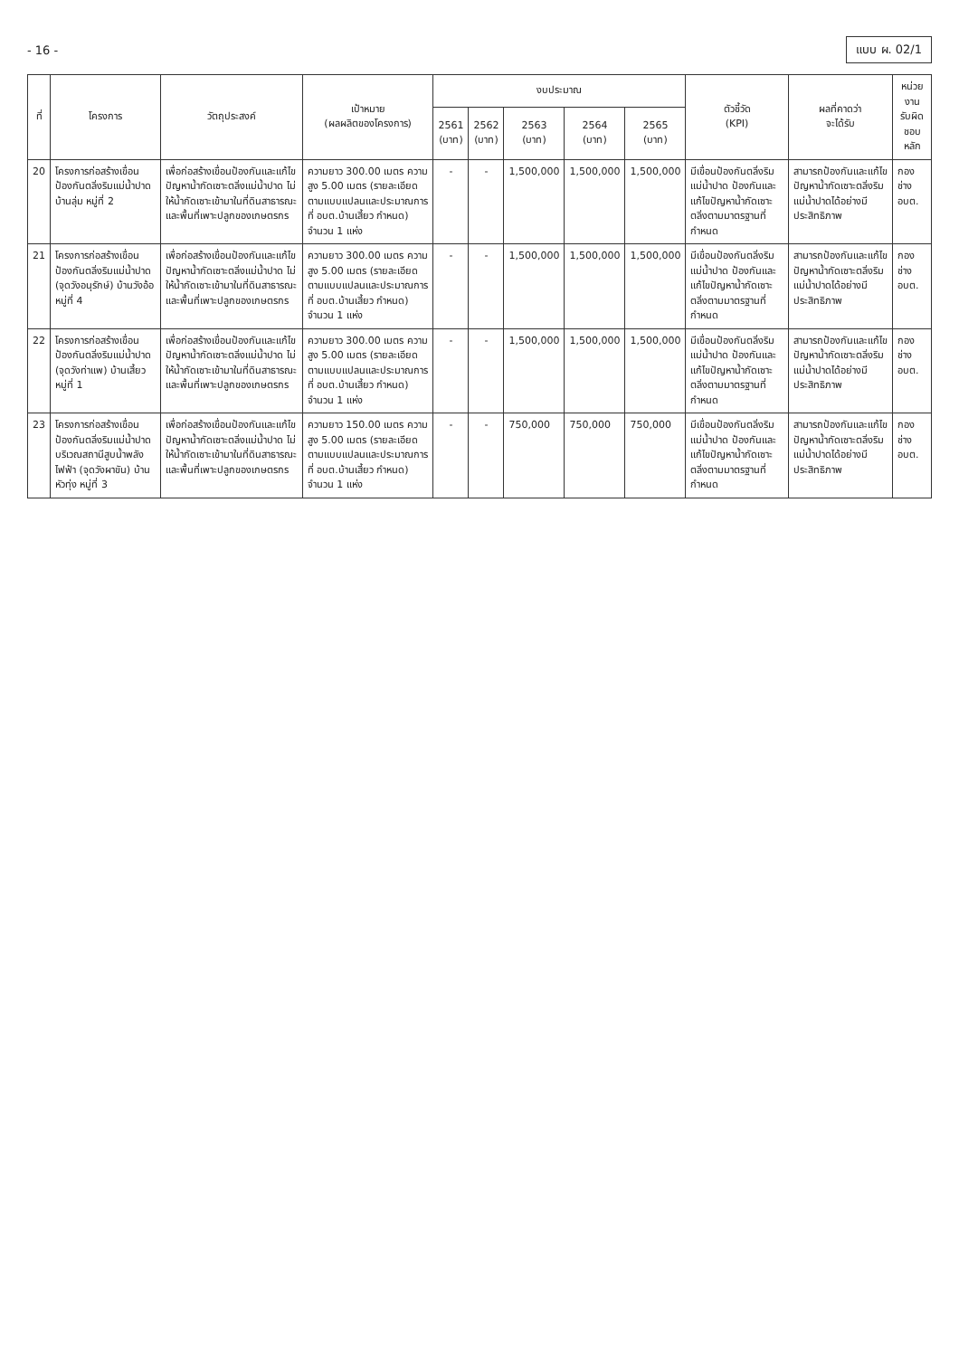- 16 - แบบ ผ. 02/1
| ที่ | โครงการ | วัตถุประสงค์ | เป้าหมาย (ผลผลิตของโครงการ) | งบประมาณ | | | | | ตัวชี้วัด (KPI) | ผลที่คาดว่า จะได้รับ | หน่วยงาน รับผิดชอบหลัก |
| --- | --- | --- | --- | --- | --- | --- | --- | --- | --- | --- | --- |
| | | | | 2561 (บาท) | 2562 (บาท) | 2563 (บาท) | 2564 (บาท) | 2565 (บาท) | | | |
| 20 | โครงการก่อสร้างเขื่อนป้องกันตลิ่งริมแม่น้ำปาด บ้านลุ่ม หมู่ที่ 2 | เพื่อก่อสร้างเขื่อนป้องกันและแก้ไขปัญหาน้ำกัดเซาะตลิ่งแม่น้ำปาด ไม่ให้น้ำกัดเซาะเข้ามาในที่ดินสาธารณะ และพื้นที่เพาะปลูกของเกษตรกร | ความยาว 300.00 เมตร ความสูง 5.00 เมตร (รายละเอียดตามแบบแปลนและประมาณการที่ อบต.บ้านเสี้ยว กำหนด) จำนวน 1 แห่ง | - | - | 1,500,000 | 1,500,000 | 1,500,000 | มีเขื่อนป้องกันตลิ่งริมแม่น้ำปาด ป้องกันและแก้ไขปัญหาน้ำกัดเซาะตลิ่งตามมาตรฐานที่กำหนด | สามารถป้องกันและแก้ไขปัญหาน้ำกัดเซาะตลิ่งริมแม่น้ำปาดได้อย่างมีประสิทธิภาพ | กองช่าง อบต. |
| 21 | โครงการก่อสร้างเขื่อนป้องกันตลิ่งริมแม่น้ำปาด (จุดวังอนุรักษ์) บ้านวังอ้อ หมู่ที่ 4 | เพื่อก่อสร้างเขื่อนป้องกันและแก้ไขปัญหาน้ำกัดเซาะตลิ่งแม่น้ำปาด ไม่ให้น้ำกัดเซาะเข้ามาในที่ดินสาธารณะ และพื้นที่เพาะปลูกของเกษตรกร | ความยาว 300.00 เมตร ความสูง 5.00 เมตร (รายละเอียดตามแบบแปลนและประมาณการที่ อบต.บ้านเสี้ยว กำหนด) จำนวน 1 แห่ง | - | - | 1,500,000 | 1,500,000 | 1,500,000 | มีเขื่อนป้องกันตลิ่งริมแม่น้ำปาด ป้องกันและแก้ไขปัญหาน้ำกัดเซาะตลิ่งตามมาตรฐานที่กำหนด | สามารถป้องกันและแก้ไขปัญหาน้ำกัดเซาะตลิ่งริมแม่น้ำปาดได้อย่างมีประสิทธิภาพ | กองช่าง อบต. |
| 22 | โครงการก่อสร้างเขื่อนป้องกันตลิ่งริมแม่น้ำปาด (จุดวังท่าแพ) บ้านเสี้ยว หมู่ที่ 1 | เพื่อก่อสร้างเขื่อนป้องกันและแก้ไขปัญหาน้ำกัดเซาะตลิ่งแม่น้ำปาด ไม่ให้น้ำกัดเซาะเข้ามาในที่ดินสาธารณะ และพื้นที่เพาะปลูกของเกษตรกร | ความยาว 300.00 เมตร ความสูง 5.00 เมตร (รายละเอียดตามแบบแปลนและประมาณการที่ อบต.บ้านเสี้ยว กำหนด) จำนวน 1 แห่ง | - | - | 1,500,000 | 1,500,000 | 1,500,000 | มีเขื่อนป้องกันตลิ่งริมแม่น้ำปาด ป้องกันและแก้ไขปัญหาน้ำกัดเซาะตลิ่งตามมาตรฐานที่กำหนด | สามารถป้องกันและแก้ไขปัญหาน้ำกัดเซาะตลิ่งริมแม่น้ำปาดได้อย่างมีประสิทธิภาพ | กองช่าง อบต. |
| 23 | โครงการก่อสร้างเขื่อนป้องกันตลิ่งริมแม่น้ำปาดบริเวณสถานีสูบน้ำพลังไฟฟ้า (จุดวังผาขัน) บ้านหัวทุ่ง หมู่ที่ 3 | เพื่อก่อสร้างเขื่อนป้องกันและแก้ไขปัญหาน้ำกัดเซาะตลิ่งแม่น้ำปาด ไม่ให้น้ำกัดเซาะเข้ามาในที่ดินสาธารณะ และพื้นที่เพาะปลูกของเกษตรกร | ความยาว 150.00 เมตร ความสูง 5.00 เมตร (รายละเอียดตามแบบแปลนและประมาณการที่ อบต.บ้านเสี้ยว กำหนด) จำนวน 1 แห่ง | - | - | 750,000 | 750,000 | 750,000 | มีเขื่อนป้องกันตลิ่งริมแม่น้ำปาด ป้องกันและแก้ไขปัญหาน้ำกัดเซาะตลิ่งตามมาตรฐานที่กำหนด | สามารถป้องกันและแก้ไขปัญหาน้ำกัดเซาะตลิ่งริมแม่น้ำปาดได้อย่างมีประสิทธิภาพ | กองช่าง อบต. |